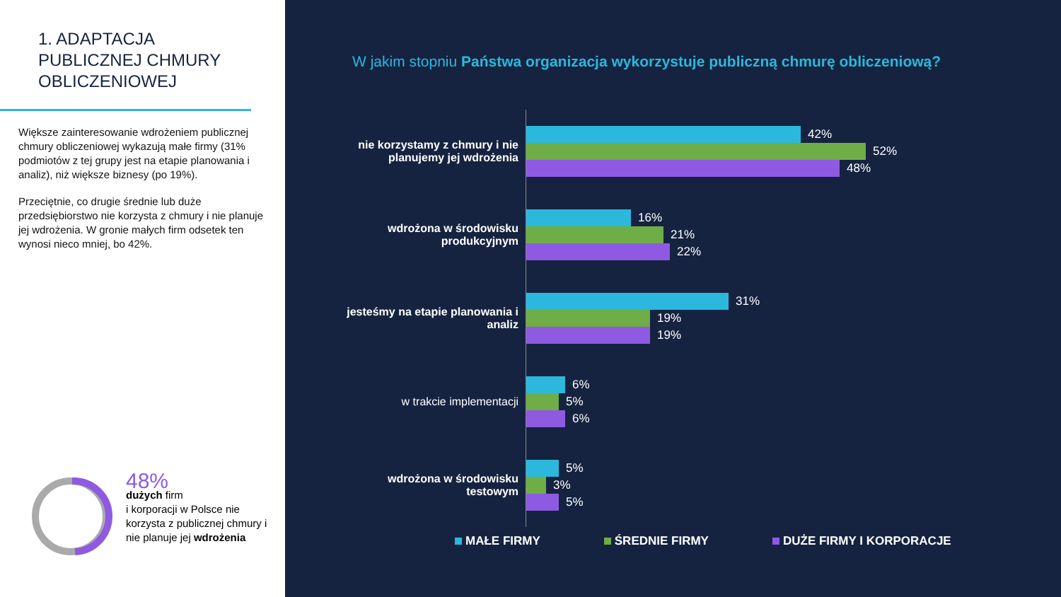1. ADAPTACJA
PUBLICZNEJ CHMURY
OBLICZENIOWEJ
Większe zainteresowanie wdrożeniem publicznej chmury obliczeniowej wykazują małe firmy (31% podmiotów z tej grupy jest na etapie planowania i analiz), niż większe biznesy (po 19%).
Przeciętnie, co drugie średnie lub duże przedsiębiorstwo nie korzysta z chmury i nie planuje jej wdrożenia. W gronie małych firm odsetek ten wynosi nieco mniej, bo 42%.
48%
dużych firm
i korporacji w Polsce nie korzysta z publicznej chmury i nie planuje jej wdrożenia
W jakim stopniu Państwa organizacja wykorzystuje publiczną chmurę obliczeniową?
nie korzystamy z chmury i nie planujemy jej wdrożenia
42%
52%
48%
wdrożona w środowisku produkcyjnym
16%
21%
22%
jesteśmy na etapie planowania i analiz
31%
19%
19%
w trakcie implementacji
6%
5%
6%
wdrożona w środowisku testowym
5%
3%
5%
MAŁE FIRMY ŚREDNIE FIRMY DUŻE FIRMY I KORPORACJE